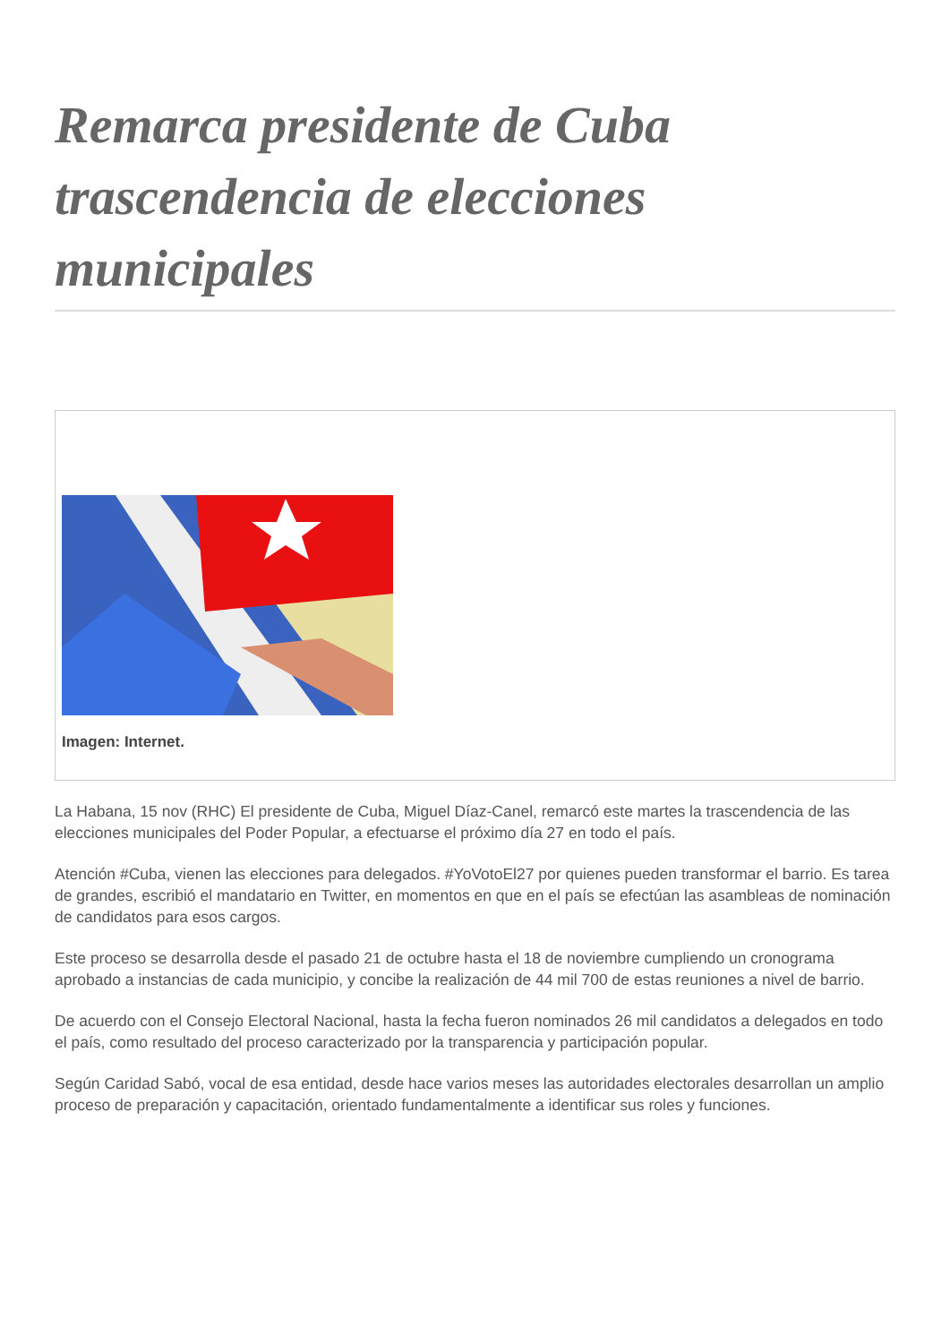Remarca presidente de Cuba trascendencia de elecciones municipales
Imagen: Internet.
La Habana, 15 nov (RHC) El presidente de Cuba, Miguel Díaz-Canel, remarcó este martes la trascendencia de las elecciones municipales del Poder Popular, a efectuarse el próximo día 27 en todo el país.
Atención #Cuba, vienen las elecciones para delegados. #YoVotoEl27 por quienes pueden transformar el barrio. Es tarea de grandes, escribió el mandatario en Twitter, en momentos en que en el país se efectúan las asambleas de nominación de candidatos para esos cargos.
Este proceso se desarrolla desde el pasado 21 de octubre hasta el 18 de noviembre cumpliendo un cronograma aprobado a instancias de cada municipio, y concibe la realización de 44 mil 700 de estas reuniones a nivel de barrio.
De acuerdo con el Consejo Electoral Nacional, hasta la fecha fueron nominados 26 mil candidatos a delegados en todo el país, como resultado del proceso caracterizado por la transparencia y participación popular.
Según Caridad Sabó, vocal de esa entidad, desde hace varios meses las autoridades electorales desarrollan un amplio proceso de preparación y capacitación, orientado fundamentalmente a identificar sus roles y funciones.